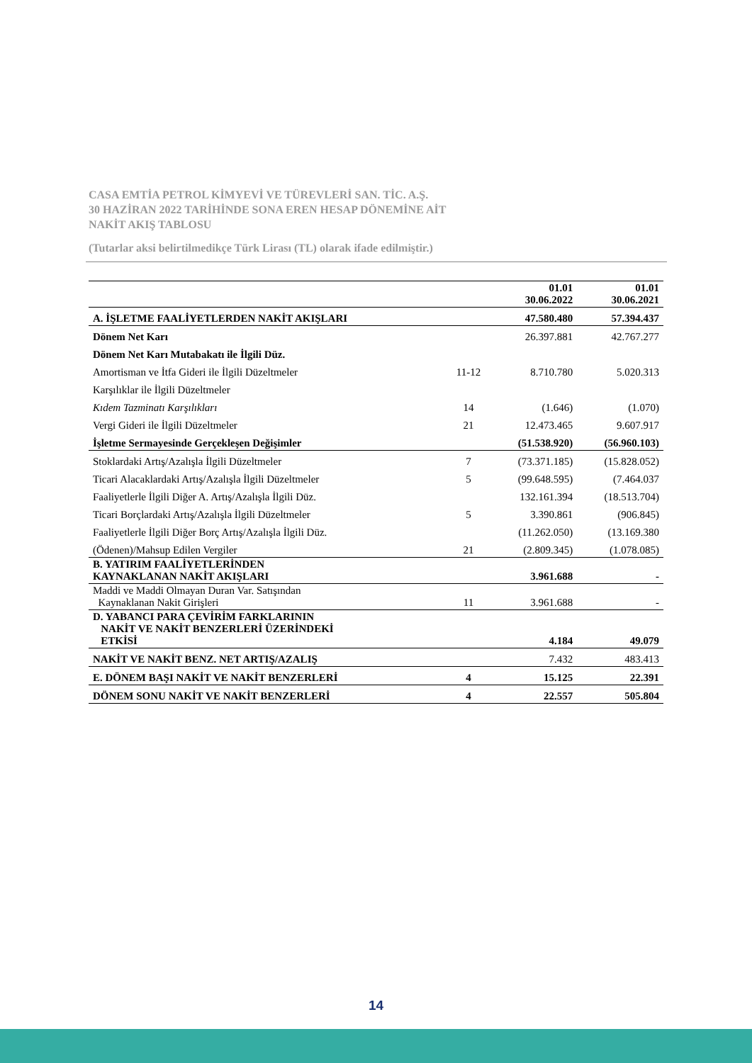CASA EMTİA PETROL KİMYEVİ VE TÜREVLERİ SAN. TİC. A.Ş.
30 HAZİRAN 2022 TARİHİNDE SONA EREN HESAP DÖNEMİNE AİT
NAKİT AKIŞ TABLOSU
(Tutarlar aksi belirtilmedikçe Türk Lirası (TL) olarak ifade edilmiştir.)
| | | 01.01 30.06.2022 | 01.01 30.06.2021 |
| --- | --- | --- | --- |
| A. İŞLETME FAALİYETLERDEN NAKİT AKIŞLARI | | 47.580.480 | 57.394.437 |
| Dönem Net Karı | | 26.397.881 | 42.767.277 |
| Dönem Net Karı Mutabakatı ile İlgili Düz. | | | |
| Amortisman ve İtfa Gideri ile İlgili Düzeltmeler | 11-12 | 8.710.780 | 5.020.313 |
| Karşılıklar ile İlgili Düzeltmeler | | | |
| Kıdem Tazminatı Karşılıkları | 14 | (1.646) | (1.070) |
| Vergi Gideri ile İlgili Düzeltmeler | 21 | 12.473.465 | 9.607.917 |
| İşletme Sermayesinde Gerçekleşen Değişimler | | (51.538.920) | (56.960.103) |
| Stoklardaki Artış/Azalışla İlgili Düzeltmeler | 7 | (73.371.185) | (15.828.052) |
| Ticari Alacaklardaki Artış/Azalışla İlgili Düzeltmeler | 5 | (99.648.595) | (7.464.037 |
| Faaliyetlerle İlgili Diğer A. Artış/Azalışla İlgili Düz. | | 132.161.394 | (18.513.704) |
| Ticari Borçlardaki Artış/Azalışla İlgili Düzeltmeler | 5 | 3.390.861 | (906.845) |
| Faaliyetlerle İlgili Diğer Borç Artış/Azalışla İlgili Düz. | | (11.262.050) | (13.169.380 |
| (Ödenen)/Mahsup Edilen Vergiler | 21 | (2.809.345) | (1.078.085) |
| B. YATIRIM FAALİYETLERİNDEN KAYNAKLANAN NAKİT AKIŞLARI | | 3.961.688 | - |
| Maddi ve Maddi Olmayan Duran Var. Satışından Kaynaklanan Nakit Girişleri | 11 | 3.961.688 | - |
| D. YABANCI PARA ÇEVİRİM FARKLARININ NAKİT VE NAKİT BENZERLERİ ÜZERİNDEKİ ETKİSİ | | 4.184 | 49.079 |
| NAKİT VE NAKİT BENZ. NET ARTIŞ/AZALIŞ | | 7.432 | 483.413 |
| E. DÖNEM BAŞI NAKİT VE NAKİT BENZERLERİ | 4 | 15.125 | 22.391 |
| DÖNEM SONU NAKİT VE NAKİT BENZERLERİ | 4 | 22.557 | 505.804 |
14